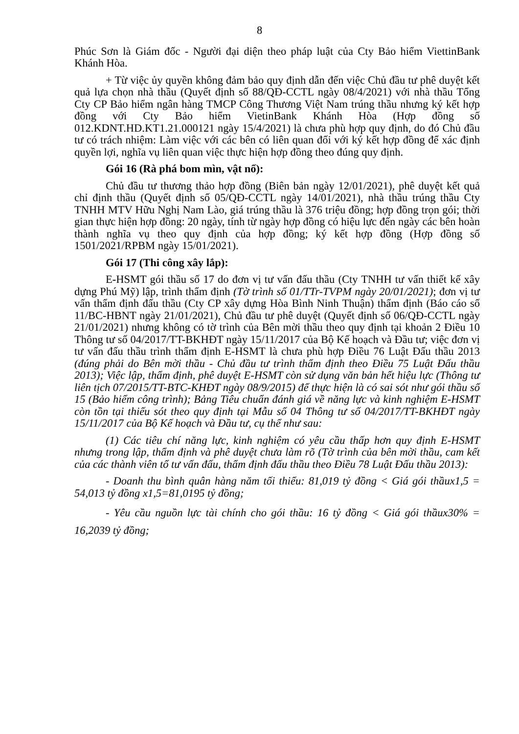8
Phúc Sơn là Giám đốc - Người đại diện theo pháp luật của Cty Bảo hiểm ViettinBank Khánh Hòa.
+ Từ việc ủy quyền không đảm bảo quy định dẫn đến việc Chủ đầu tư phê duyệt kết quả lựa chọn nhà thầu (Quyết định số 88/QĐ-CCTL ngày 08/4/2021) với nhà thầu Tổng Cty CP Bảo hiểm ngân hàng TMCP Công Thương Việt Nam trúng thầu nhưng ký kết hợp đồng với Cty Bảo hiểm VietinBank Khánh Hòa (Hợp đồng số 012.KDNT.HD.KT1.21.000121 ngày 15/4/2021) là chưa phù hợp quy định, do đó Chủ đầu tư có trách nhiệm: Làm việc với các bên có liên quan đối với ký kết hợp đồng để xác định quyền lợi, nghĩa vụ liên quan việc thực hiện hợp đồng theo đúng quy định.
Gói 16 (Rà phá bom mìn, vật nổ):
Chủ đầu tư thương thảo hợp đồng (Biên bản ngày 12/01/2021), phê duyệt kết quả chỉ định thầu (Quyết định số 05/QĐ-CCTL ngày 14/01/2021), nhà thầu trúng thầu Cty TNHH MTV Hữu Nghị Nam Lào, giá trúng thầu là 376 triệu đồng; hợp đồng trọn gói; thời gian thực hiện hợp đồng: 20 ngày, tính từ ngày hợp đồng có hiệu lực đến ngày các bên hoàn thành nghĩa vụ theo quy định của hợp đồng; ký kết hợp đồng (Hợp đồng số 1501/2021/RPBM ngày 15/01/2021).
Gói 17 (Thi công xây lắp):
E-HSMT gói thầu số 17 do đơn vị tư vấn đấu thầu (Cty TNHH tư vấn thiết kế xây dựng Phú Mỹ) lập, trình thẩm định (Tờ trình số 01/TTr-TVPM ngày 20/01/2021); đơn vị tư vấn thẩm định đấu thầu (Cty CP xây dựng Hòa Bình Ninh Thuận) thẩm định (Báo cáo số 11/BC-HBNT ngày 21/01/2021), Chủ đầu tư phê duyệt (Quyết định số 06/QĐ-CCTL ngày 21/01/2021) nhưng không có tờ trình của Bên mời thầu theo quy định tại khoản 2 Điều 10 Thông tư số 04/2017/TT-BKHĐT ngày 15/11/2017 của Bộ Kế hoạch và Đầu tư; việc đơn vị tư vấn đấu thầu trình thẩm định E-HSMT là chưa phù hợp Điều 76 Luật Đấu thầu 2013 (đúng phải do Bên mời thầu - Chủ đầu tư trình thẩm định theo Điều 75 Luật Đấu thầu 2013); Việc lập, thẩm định, phê duyệt E-HSMT còn sử dụng văn bản hết hiệu lực (Thông tư liên tịch 07/2015/TT-BTC-KHĐT ngày 08/9/2015) để thực hiện là có sai sót như gói thầu số 15 (Bảo hiểm công trình); Bảng Tiêu chuẩn đánh giá về năng lực và kinh nghiệm E-HSMT còn tồn tại thiếu sót theo quy định tại Mẫu số 04 Thông tư số 04/2017/TT-BKHĐT ngày 15/11/2017 của Bộ Kế hoạch và Đầu tư, cụ thể như sau:
(1) Các tiêu chí năng lực, kinh nghiệm có yêu cầu thấp hơn quy định E-HSMT nhưng trong lập, thẩm định và phê duyệt chưa làm rõ (Tờ trình của bên mời thầu, cam kết của các thành viên tổ tư vấn đấu, thẩm định đấu thầu theo Điều 78 Luật Đấu thầu 2013):
- Doanh thu bình quân hàng năm tối thiểu: 81,019 tỷ đồng < Giá gói thầux1,5 = 54,013 tỷ đồng x1,5=81,0195 tỷ đồng;
- Yêu cầu nguồn lực tài chính cho gói thầu: 16 tỷ đồng < Giá gói thầux30% = 16,2039 tỷ đồng;